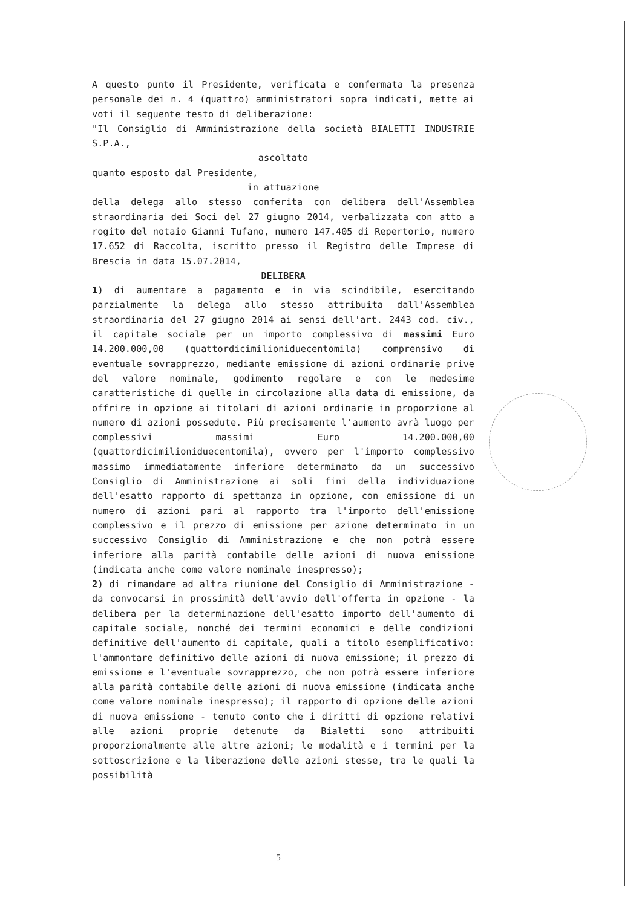A questo punto il Presidente, verificata e confermata la presenza personale dei n. 4 (quattro) amministratori sopra indicati, mette ai voti il seguente testo di deliberazione:
"Il Consiglio di Amministrazione della società BIALETTI INDUSTRIE S.P.A.,
ascoltato
quanto esposto dal Presidente,
in attuazione
della delega allo stesso conferita con delibera dell'Assemblea straordinaria dei Soci del 27 giugno 2014, verbalizzata con atto a rogito del notaio Gianni Tufano, numero 147.405 di Repertorio, numero 17.652 di Raccolta, iscritto presso il Registro delle Imprese di Brescia in data 15.07.2014,
DELIBERA
1) di aumentare a pagamento e in via scindibile, esercitando parzialmente la delega allo stesso attribuita dall'Assemblea straordinaria del 27 giugno 2014 ai sensi dell'art. 2443 cod. civ., il capitale sociale per un importo complessivo di massimi Euro 14.200.000,00 (quattordicimilioniduecentomila) comprensivo di eventuale sovrapprezzo, mediante emissione di azioni ordinarie prive del valore nominale, godimento regolare e con le medesime caratteristiche di quelle in circolazione alla data di emissione, da offrire in opzione ai titolari di azioni ordinarie in proporzione al numero di azioni possedute. Più precisamente l'aumento avrà luogo per complessivi massimi Euro 14.200.000,00 (quattordicimilioniduecentomila), ovvero per l'importo complessivo massimo immediatamente inferiore determinato da un successivo Consiglio di Amministrazione ai soli fini della individuazione dell'esatto rapporto di spettanza in opzione, con emissione di un numero di azioni pari al rapporto tra l'importo dell'emissione complessivo e il prezzo di emissione per azione determinato in un successivo Consiglio di Amministrazione e che non potrà essere inferiore alla parità contabile delle azioni di nuova emissione (indicata anche come valore nominale inespresso);
2) di rimandare ad altra riunione del Consiglio di Amministrazione - da convocarsi in prossimità dell'avvio dell'offerta in opzione - la delibera per la determinazione dell'esatto importo dell'aumento di capitale sociale, nonché dei termini economici e delle condizioni definitive dell'aumento di capitale, quali a titolo esemplificativo: l'ammontare definitivo delle azioni di nuova emissione; il prezzo di emissione e l'eventuale sovrapprezzo, che non potrà essere inferiore alla parità contabile delle azioni di nuova emissione (indicata anche come valore nominale inespresso); il rapporto di opzione delle azioni di nuova emissione - tenuto conto che i diritti di opzione relativi alle azioni proprie detenute da Bialetti sono attribuiti proporzionalmente alle altre azioni; le modalità e i termini per la sottoscrizione e la liberazione delle azioni stesse, tra le quali la possibilità
5